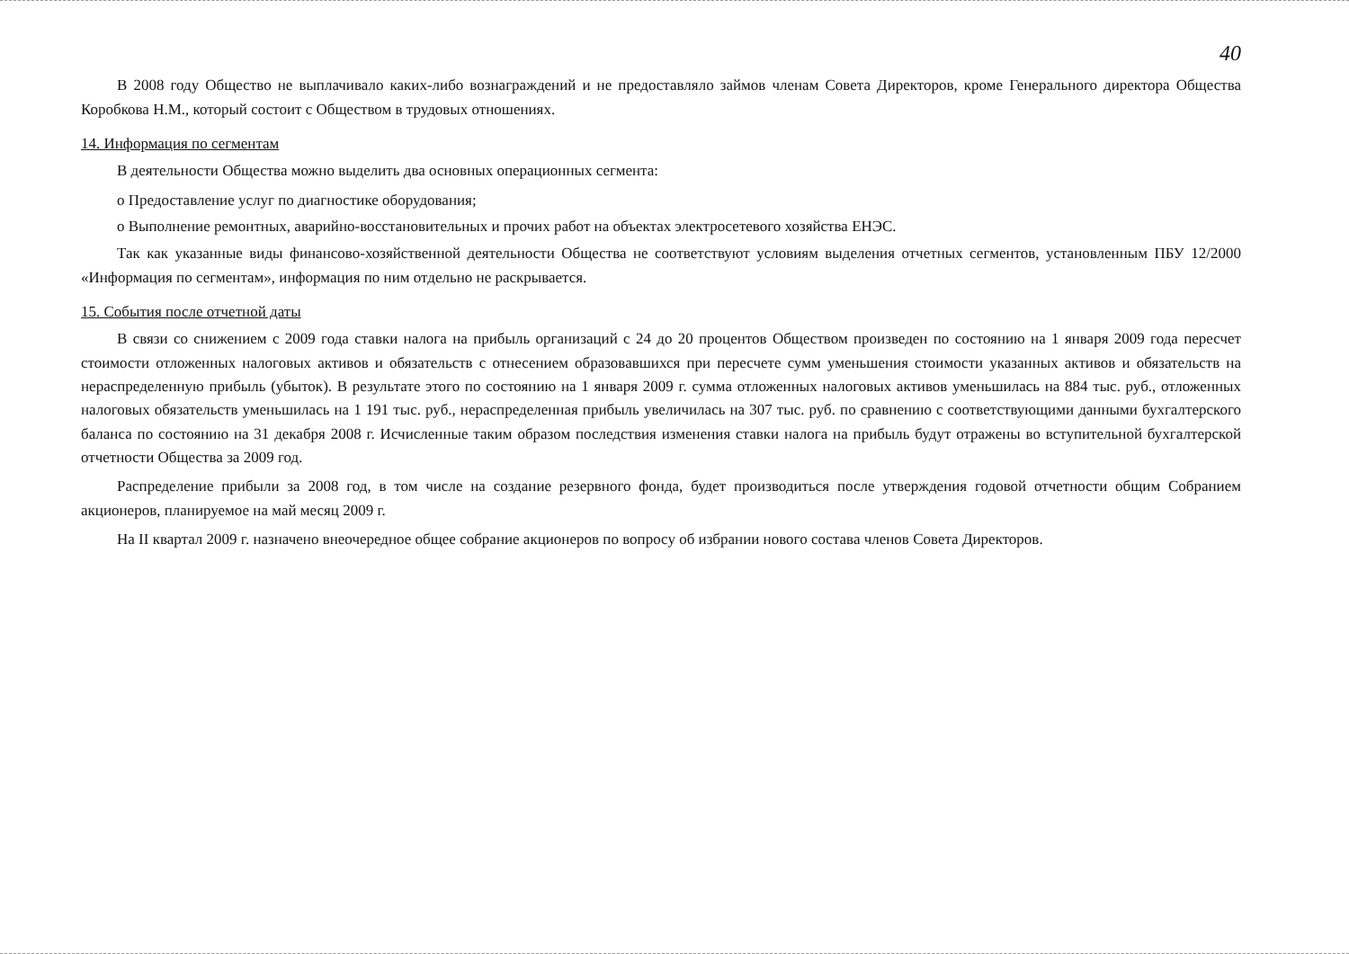40
В 2008 году Общество не выплачивало каких-либо вознаграждений и не предоставляло займов членам Совета Директоров, кроме Генерального директора Общества Коробкова Н.М., который состоит с Обществом в трудовых отношениях.
14. Информация по сегментам
В деятельности Общества можно выделить два основных операционных сегмента:
o Предоставление услуг по диагностике оборудования;
o Выполнение ремонтных, аварийно-восстановительных и прочих работ на объектах электросетевого хозяйства ЕНЭС.
Так как указанные виды финансово-хозяйственной деятельности Общества не соответствуют условиям выделения отчетных сегментов, установленным ПБУ 12/2000 «Информация по сегментам», информация по ним отдельно не раскрывается.
15. События после отчетной даты
В связи со снижением с 2009 года ставки налога на прибыль организаций с 24 до 20 процентов Обществом произведен по состоянию на 1 января 2009 года пересчет стоимости отложенных налоговых активов и обязательств с отнесением образовавшихся при пересчете сумм уменьшения стоимости указанных активов и обязательств на нераспределенную прибыль (убыток). В результате этого по состоянию на 1 января 2009 г. сумма отложенных налоговых активов уменьшилась на 884 тыс. руб., отложенных налоговых обязательств уменьшилась на 1 191 тыс. руб., нераспределенная прибыль увеличилась на 307 тыс. руб. по сравнению с соответствующими данными бухгалтерского баланса по состоянию на 31 декабря 2008 г. Исчисленные таким образом последствия изменения ставки налога на прибыль будут отражены во вступительной бухгалтерской отчетности Общества за 2009 год.
Распределение прибыли за 2008 год, в том числе на создание резервного фонда, будет производиться после утверждения годовой отчетности общим Собранием акционеров, планируемое на май месяц 2009 г.
На II квартал 2009 г. назначено внеочередное общее собрание акционеров по вопросу об избрании нового состава членов Совета Директоров.